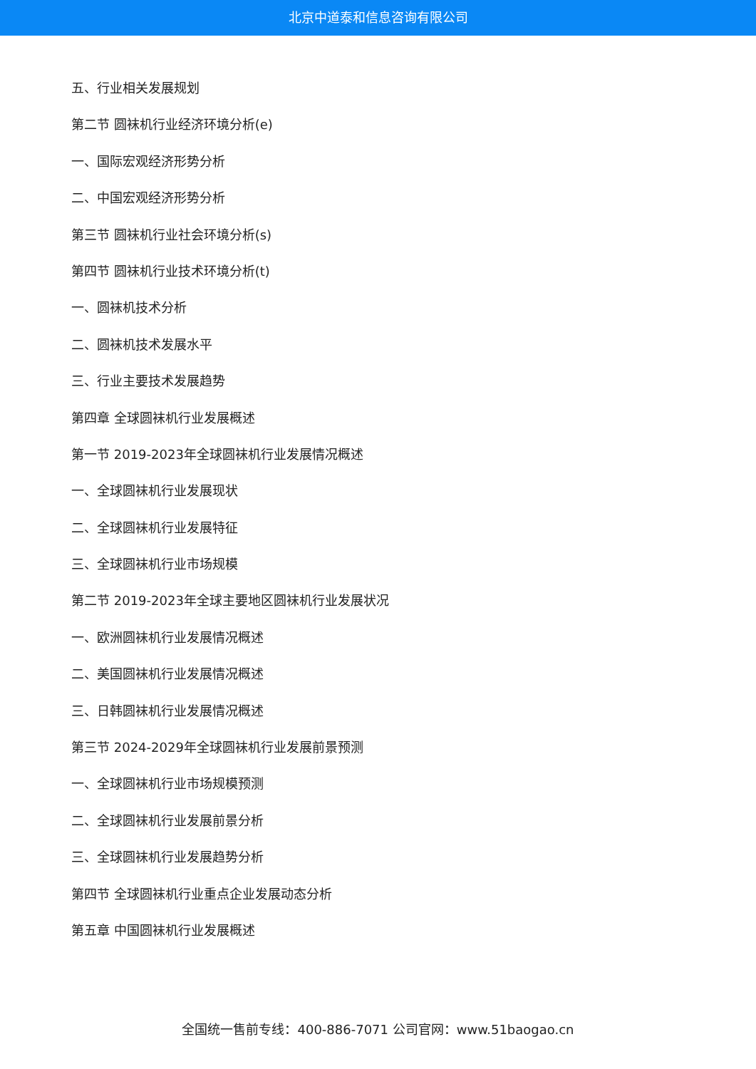北京中道泰和信息咨询有限公司
五、行业相关发展规划
第二节 圆袜机行业经济环境分析(e)
一、国际宏观经济形势分析
二、中国宏观经济形势分析
第三节 圆袜机行业社会环境分析(s)
第四节 圆袜机行业技术环境分析(t)
一、圆袜机技术分析
二、圆袜机技术发展水平
三、行业主要技术发展趋势
第四章 全球圆袜机行业发展概述
第一节 2019-2023年全球圆袜机行业发展情况概述
一、全球圆袜机行业发展现状
二、全球圆袜机行业发展特征
三、全球圆袜机行业市场规模
第二节 2019-2023年全球主要地区圆袜机行业发展状况
一、欧洲圆袜机行业发展情况概述
二、美国圆袜机行业发展情况概述
三、日韩圆袜机行业发展情况概述
第三节 2024-2029年全球圆袜机行业发展前景预测
一、全球圆袜机行业市场规模预测
二、全球圆袜机行业发展前景分析
三、全球圆袜机行业发展趋势分析
第四节 全球圆袜机行业重点企业发展动态分析
第五章 中国圆袜机行业发展概述
全国统一售前专线：400-886-7071 公司官网：www.51baogao.cn